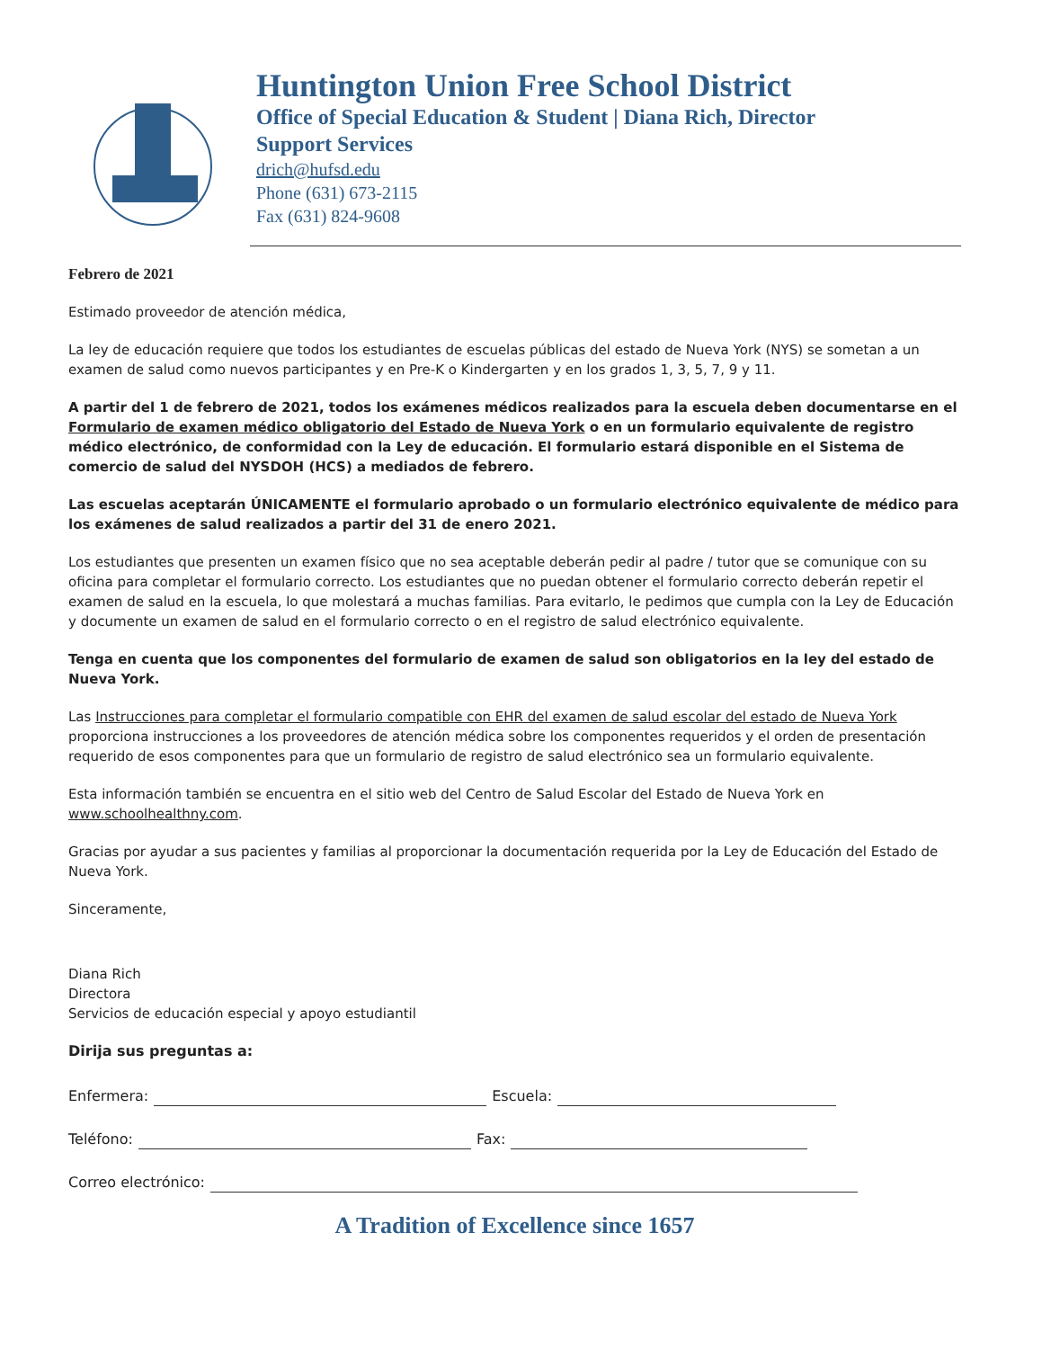Huntington Union Free School District
Office of Special Education & Student | Diana Rich, Director
Support Services
drich@hufsd.edu
Phone (631) 673-2115
Fax (631) 824-9608
Febrero de 2021
Estimado proveedor de atención médica,
La ley de educación requiere que todos los estudiantes de escuelas públicas del estado de Nueva York (NYS) se sometan a un examen de salud como nuevos participantes y en Pre-K o Kindergarten y en los grados 1, 3, 5, 7, 9 y 11.
A partir del 1 de febrero de 2021, todos los exámenes médicos realizados para la escuela deben documentarse en el Formulario de examen médico obligatorio del Estado de Nueva York o en un formulario equivalente de registro médico electrónico, de conformidad con la Ley de educación. El formulario estará disponible en el Sistema de comercio de salud del NYSDOH (HCS) a mediados de febrero.
Las escuelas aceptarán ÚNICAMENTE el formulario aprobado o un formulario electrónico equivalente de médico para los exámenes de salud realizados a partir del 31 de enero 2021.
Los estudiantes que presenten un examen físico que no sea aceptable deberán pedir al padre / tutor que se comunique con su oficina para completar el formulario correcto. Los estudiantes que no puedan obtener el formulario correcto deberán repetir el examen de salud en la escuela, lo que molestará a muchas familias. Para evitarlo, le pedimos que cumpla con la Ley de Educación y documente un examen de salud en el formulario correcto o en el registro de salud electrónico equivalente.
Tenga en cuenta que los componentes del formulario de examen de salud son obligatorios en la ley del estado de Nueva York.
Las Instrucciones para completar el formulario compatible con EHR del examen de salud escolar del estado de Nueva York proporciona instrucciones a los proveedores de atención médica sobre los componentes requeridos y el orden de presentación requerido de esos componentes para que un formulario de registro de salud electrónico sea un formulario equivalente.
Esta información también se encuentra en el sitio web del Centro de Salud Escolar del Estado de Nueva York en www.schoolhealthny.com.
Gracias por ayudar a sus pacientes y familias al proporcionar la documentación requerida por la Ley de Educación del Estado de Nueva York.
Sinceramente,
Diana Rich
Directora
Servicios de educación especial y apoyo estudiantil
Dirija sus preguntas a:
Enfermera: Escuela:
Teléfono: Fax:
Correo electrónico:
A Tradition of Excellence since 1657